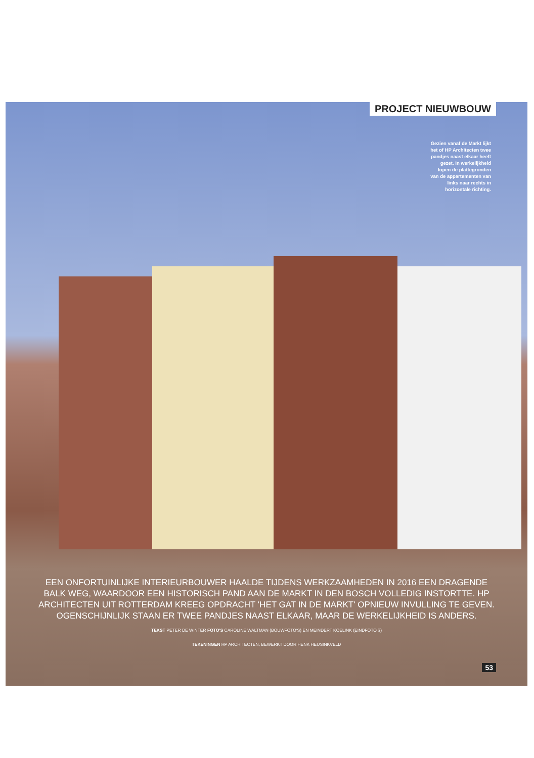PROJECT NIEUWBOUW
Gezien vanaf de Markt lijkt het of HP Architecten twee pandjes naast elkaar heeft gezet. In werkelijkheid lopen de plattegronden van de appartementen van links naar rechts in horizontale richting.
EEN ONFORTUINLIJKE INTERIEURBOUWER HAALDE TIJDENS WERKZAAMHEDEN IN 2016 EEN DRAGENDE BALK WEG, WAARDOOR EEN HISTORISCH PAND AAN DE MARKT IN DEN BOSCH VOLLEDIG INSTORTTE. HP ARCHITECTEN UIT ROTTERDAM KREEG OPDRACHT 'HET GAT IN DE MARKT' OPNIEUW INVULLING TE GEVEN. OGENSCHIJNLIJK STAAN ER TWEE PANDJES NAAST ELKAAR, MAAR DE WERKELIJKHEID IS ANDERS.
TEKST PETER DE WINTER FOTO'S CAROLINE WALTMAN (BOUWFOTO'S) EN MEINDERT KOELINK (EINDFOTO'S)
TEKENINGEN HP ARCHITECTEN, BEWERKT DOOR HENK HEUSINKVELD
53